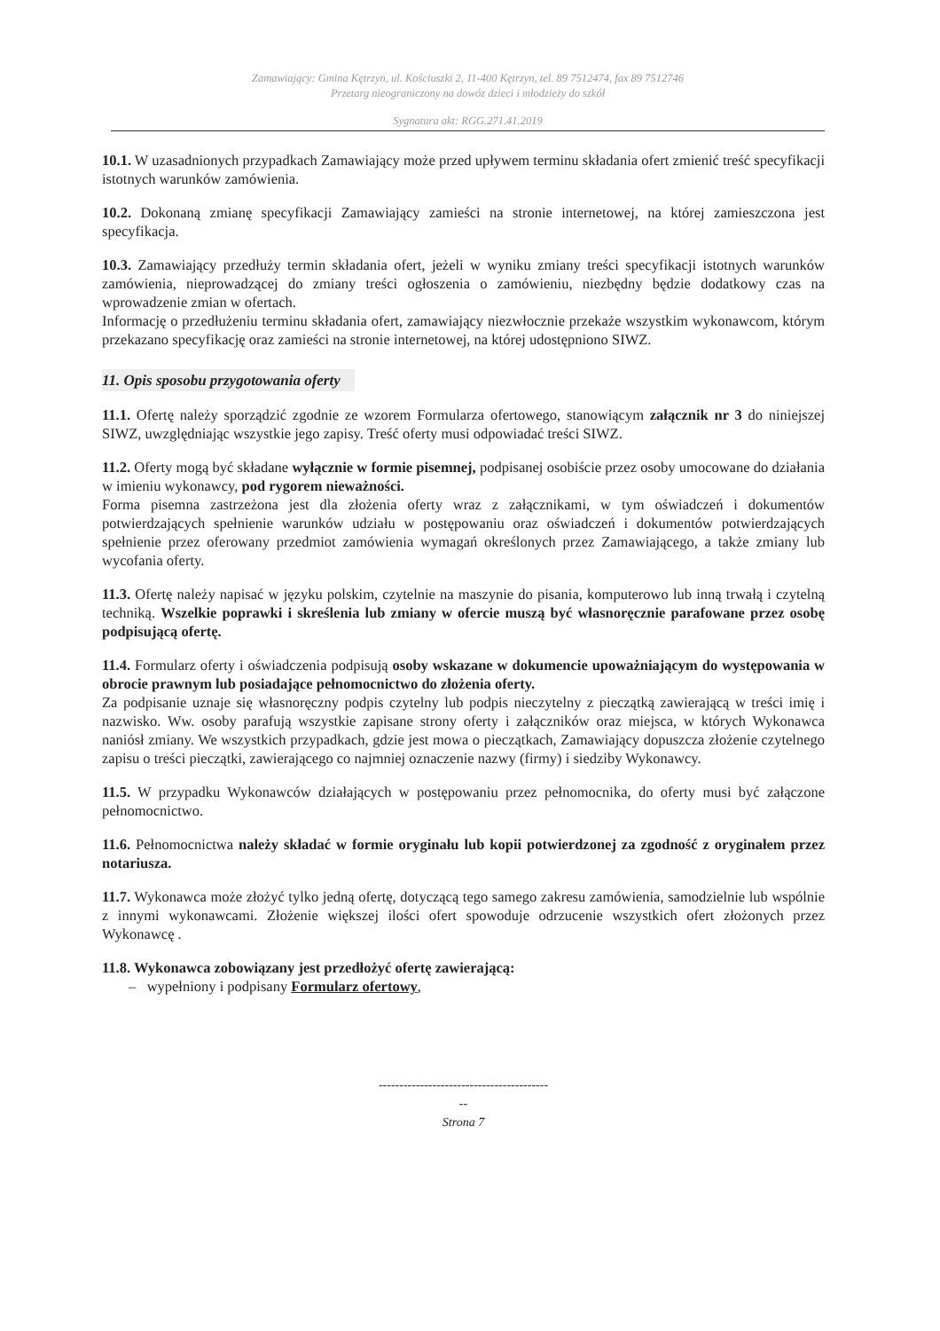Zamawiający: Gmina Kętrzyn, ul. Kościuszki 2, 11-400 Kętrzyn, tel. 89 7512474, fax 89 7512746
Przetarg nieograniczony na dowóz dzieci i młodzieży do szkół
Sygnatura akt: RGG.271.41.2019
10.1. W uzasadnionych przypadkach Zamawiający może przed upływem terminu składania ofert zmienić treść specyfikacji istotnych warunków zamówienia.
10.2. Dokonaną zmianę specyfikacji Zamawiający zamieści na stronie internetowej, na której zamieszczona jest specyfikacja.
10.3. Zamawiający przedłuży termin składania ofert, jeżeli w wyniku zmiany treści specyfikacji istotnych warunków zamówienia, nieprowadzącej do zmiany treści ogłoszenia o zamówieniu, niezbędny będzie dodatkowy czas na wprowadzenie zmian w ofertach.
Informację o przedłużeniu terminu składania ofert, zamawiający niezwłocznie przekaże wszystkim wykonawcom, którym przekazano specyfikację oraz zamieści na stronie internetowej, na której udostępniono SIWZ.
11. Opis sposobu przygotowania oferty
11.1. Ofertę należy sporządzić zgodnie ze wzorem Formularza ofertowego, stanowiącym załącznik nr 3 do niniejszej SIWZ, uwzględniając wszystkie jego zapisy. Treść oferty musi odpowiadać treści SIWZ.
11.2. Oferty mogą być składane wyłącznie w formie pisemnej, podpisanej osobiście przez osoby umocowane do działania w imieniu wykonawcy, pod rygorem nieważności.
Forma pisemna zastrzeżona jest dla złożenia oferty wraz z załącznikami, w tym oświadczeń i dokumentów potwierdzających spełnienie warunków udziału w postępowaniu oraz oświadczeń i dokumentów potwierdzających spełnienie przez oferowany przedmiot zamówienia wymagań określonych przez Zamawiającego, a także zmiany lub wycofania oferty.
11.3. Ofertę należy napisać w języku polskim, czytelnie na maszynie do pisania, komputerowo lub inną trwałą i czytelną techniką. Wszelkie poprawki i skreślenia lub zmiany w ofercie muszą być własnoręcznie parafowane przez osobę podpisującą ofertę.
11.4. Formularz oferty i oświadczenia podpisują osoby wskazane w dokumencie upoważniającym do występowania w obrocie prawnym lub posiadające pełnomocnictwo do złożenia oferty.
Za podpisanie uznaje się własnoręczny podpis czytelny lub podpis nieczytelny z pieczątką zawierającą w treści imię i nazwisko. Ww. osoby parafują wszystkie zapisane strony oferty i załączników oraz miejsca, w których Wykonawca naniósł zmiany. We wszystkich przypadkach, gdzie jest mowa o pieczątkach, Zamawiający dopuszcza złożenie czytelnego zapisu o treści pieczątki, zawierającego co najmniej oznaczenie nazwy (firmy) i siedziby Wykonawcy.
11.5. W przypadku Wykonawców działających w postępowaniu przez pełnomocnika, do oferty musi być załączone pełnomocnictwo.
11.6. Pełnomocnictwa należy składać w formie oryginału lub kopii potwierdzonej za zgodność z oryginałem przez notariusza.
11.7. Wykonawca może złożyć tylko jedną ofertę, dotyczącą tego samego zakresu zamówienia, samodzielnie lub wspólnie z innymi wykonawcami. Złożenie większej ilości ofert spowoduje odrzucenie wszystkich ofert złożonych przez Wykonawcę .
11.8. Wykonawca zobowiązany jest przedłożyć ofertę zawierającą:
– wypełniony i podpisany Formularz ofertowy,
-----------------------------------------
--
Strona 7